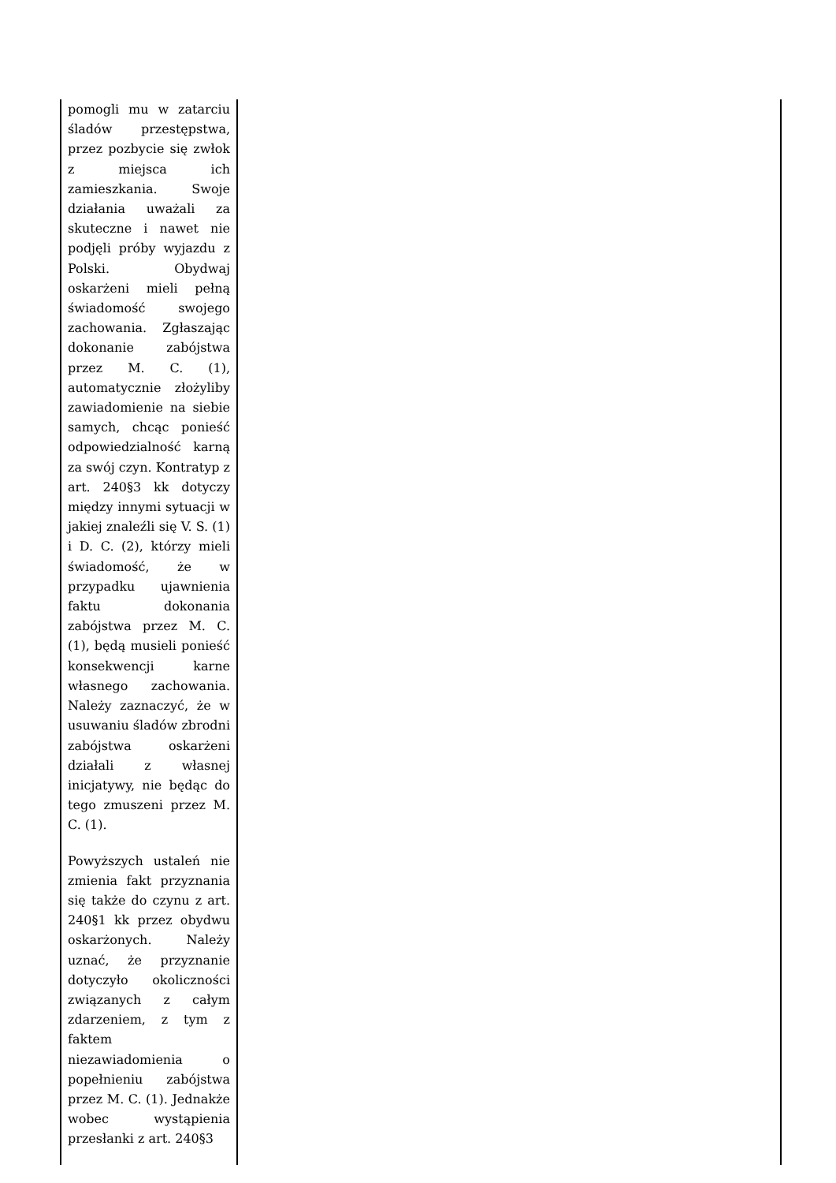| pomogli mu w zatarciu śladów przestępstwa, przez pozbycie się zwłok z miejsca ich zamieszkania. Swoje działania uważali za skuteczne i nawet nie podjęli próby wyjazdu z Polski. Obydwaj oskarżeni mieli pełną świadomość swojego zachowania. Zgłaszając dokonanie zabójstwa przez M. C. (1), automatycznie złożyliby zawiadomienie na siebie samych, chcąc ponieść odpowiedzialność karną za swój czyn. Kontratyp z art. 240§3 kk dotyczy między innymi sytuacji w jakiej znaleźli się V. S. (1) i D. C. (2), którzy mieli świadomość, że w przypadku ujawnienia faktu dokonania zabójstwa przez M. C. (1), będą musieli ponieść konsekwencji karne własnego zachowania. Należy zaznaczyć, że w usuwaniu śladów zbrodni zabójstwa oskarżeni działali z własnej inicjatywy, nie będąc do tego zmuszeni przez M. C. (1). Powyższych ustaleń nie zmienia fakt przyznania się także do czynu z art. 240§1 kk przez obydwu oskarżonych. Należy uznać, że przyznanie dotyczyło okoliczności związanych z całym zdarzeniem, z tym z faktem niezawiadomienia o popełnieniu zabójstwa przez M. C. (1). Jednakże wobec wystąpienia przesłanki z art. 240§3 | |